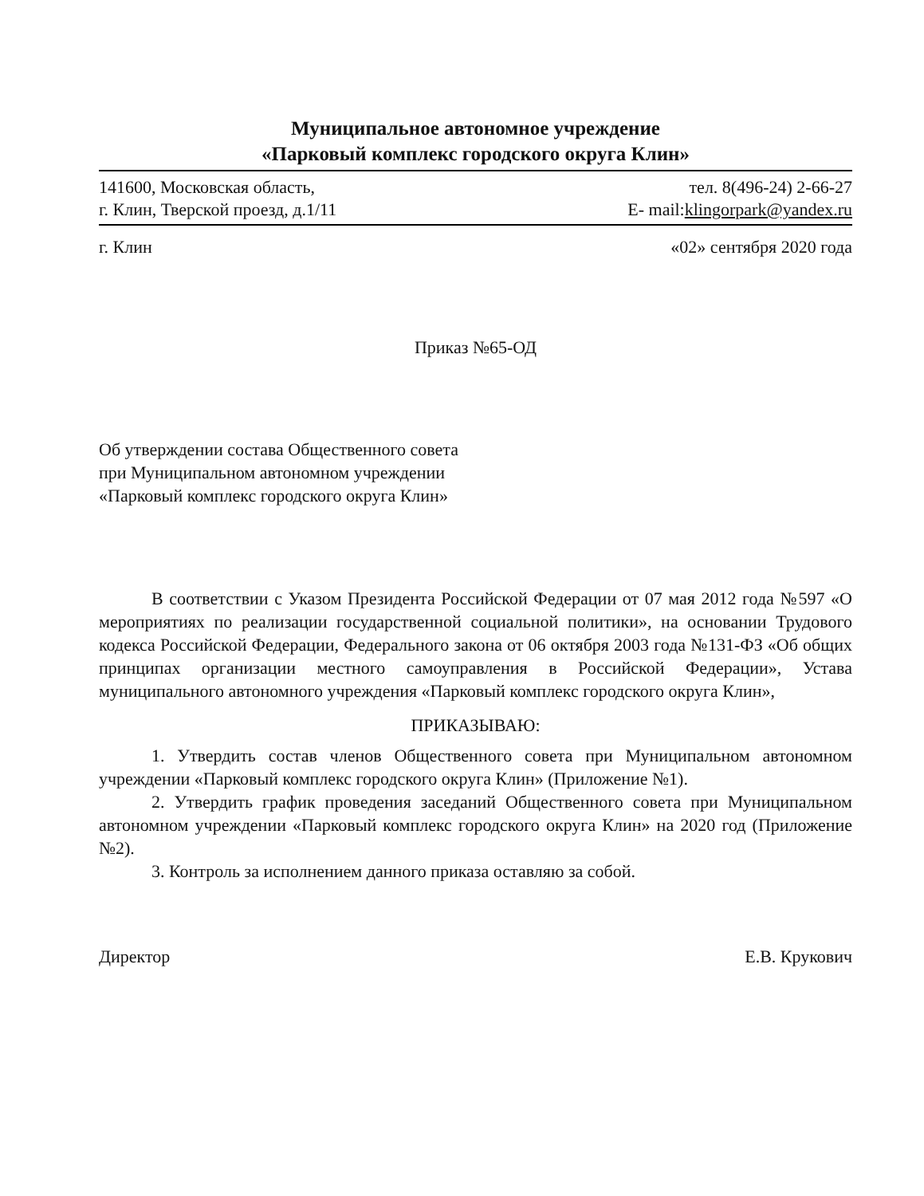Муниципальное автономное учреждение
«Парковый комплекс городского округа Клин»
141600, Московская область,
г. Клин, Тверской проезд, д.1/11
тел. 8(496-24) 2-66-27
E- mail:klingorpark@yandex.ru
г. Клин «02» сентября 2020 года
Приказ №65-ОД
Об утверждении состава Общественного совета
при Муниципальном автономном учреждении
«Парковый комплекс городского округа Клин»
В соответствии с Указом Президента Российской Федерации от 07 мая 2012 года №597 «О мероприятиях по реализации государственной социальной политики», на основании Трудового кодекса Российской Федерации, Федерального закона от 06 октября 2003 года №131-ФЗ «Об общих принципах организации местного самоуправления в Российской Федерации», Устава муниципального автономного учреждения «Парковый комплекс городского округа Клин»,
ПРИКАЗЫВАЮ:
1. Утвердить состав членов Общественного совета при Муниципальном автономном учреждении «Парковый комплекс городского округа Клин» (Приложение №1).
2. Утвердить график проведения заседаний Общественного совета при Муниципальном автономном учреждении «Парковый комплекс городского округа Клин» на 2020 год (Приложение №2).
3. Контроль за исполнением данного приказа оставляю за собой.
Директор Е.В. Крукович